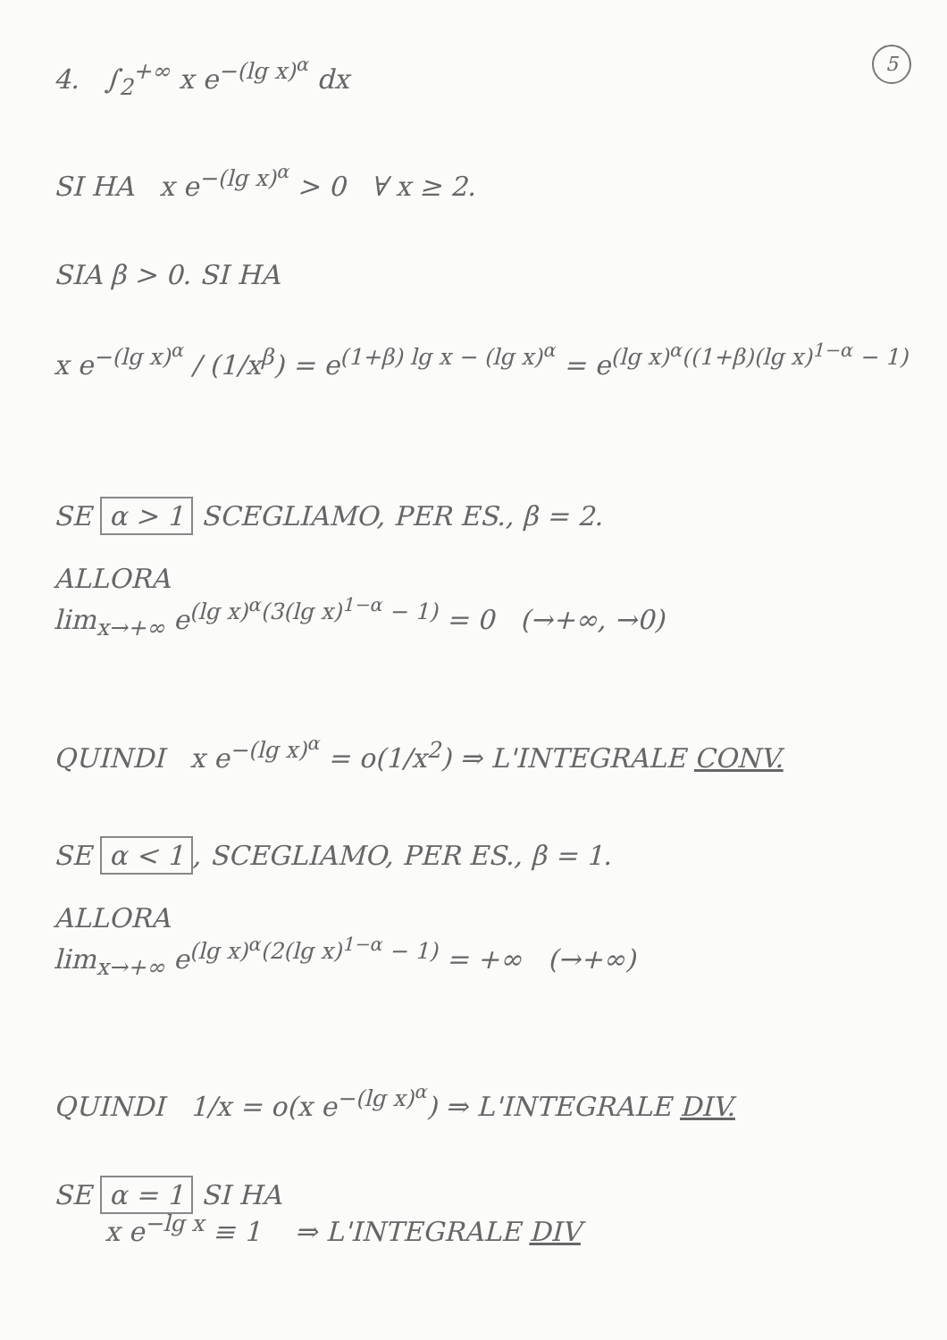5
4. ∫<sub>2</sub><sup>+∞</sup> x e<sup>−(lg x)<sup>α</sup></sup> dx
SI HA x e<sup>−(lg x)<sup>α</sup></sup> > 0 ∀ x ≥ 2.
SIA β > 0. SI HA
x e<sup>−(lg x)<sup>α</sup></sup> / (1/x<sup>β</sup>) = e<sup>(1+β) lg x − (lg x)<sup>α</sup></sup> = e<sup>(lg x)<sup>α</sup>((1+β)(lg x)<sup>1−α</sup> − 1)</sup>
SE α > 1 SCEGLIAMO, PER ES., β = 2.
ALLORA
lim<sub>x→+∞</sub> e<sup>(lg x)<sup>α</sup>(3(lg x)<sup>1−α</sup> − 1)</sup> = 0 (→+∞, →0)
QUINDI x e<sup>−(lg x)<sup>α</sup></sup> = o(1/x<sup>2</sup>) ⇒ L'INTEGRALE CONV.
SE α < 1, SCEGLIAMO, PER ES., β = 1.
ALLORA
lim<sub>x→+∞</sub> e<sup>(lg x)<sup>α</sup>(2(lg x)<sup>1−α</sup> − 1)</sup> = +∞ (→+∞)
QUINDI 1/x = o(x e<sup>−(lg x)<sup>α</sup></sup>) ⇒ L'INTEGRALE DIV.
SE α = 1 SI HA
x e<sup>−lg x</sup> ≡ 1 ⇒ L'INTEGRALE DIV